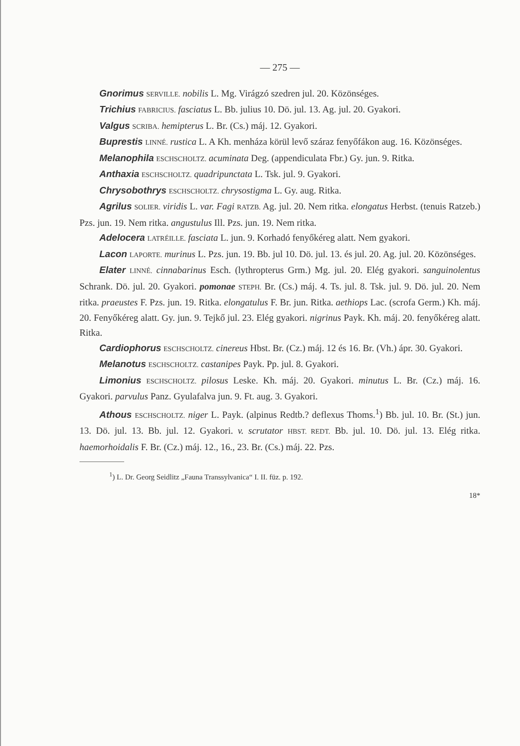— 275 —
Gnorimus SERVILLE. nobilis L. Mg. Virágzó szedren jul. 20. Közönséges.
Trichius FABRICIUS. fasciatus L. Bb. julius 10. Dö. jul. 13. Ag. jul. 20. Gyakori.
Valgus SCRIBA. hemipterus L. Br. (Cs.) máj. 12. Gyakori.
Buprestis LINNÉ. rustica L. A Kh. menháza körül levő száraz fenyőfákon aug. 16. Közönséges.
Melanophila ESCHSCHOLTZ. acuminata Deg. (appendiculata Fbr.) Gy. jun. 9. Ritka.
Anthaxia ESCHSCHOLTZ. quadripunctata L. Tsk. jul. 9. Gyakori.
Chrysobothrys ESCHSCHOLTZ. chrysostigma L. Gy. aug. Ritka.
Agrilus SOLIER. viridis L. var. Fagi RATZB. Ag. jul. 20. Nem ritka. elongatus Herbst. (tenuis Ratzeb.) Pzs. jun. 19. Nem ritka. angustulus Ill. Pzs. jun. 19. Nem ritka.
Adelocera LATRÉILLE. fasciata L. jun. 9. Korhadó fenyőkéreg alatt. Nem gyakori.
Lacon LAPORTE. murinus L. Pzs. jun. 19. Bb. jul 10. Dö. jul. 13. és jul. 20. Ag. jul. 20. Közönséges.
Elater LINNÉ. cinnabarinus Esch. (lythropterus Grm.) Mg. jul. 20. Elég gyakori. sanguinolentus Schrank. Dö. jul. 20. Gyakori. pomonae STEPH. Br. (Cs.) máj. 4. Ts. jul. 8. Tsk. jul. 9. Dö. jul. 20. Nem ritka. praeustes F. Pzs. jun. 19. Ritka. elongatulus F. Br. jun. Ritka. aethiops Lac. (scrofa Germ.) Kh. máj. 20. Fenyőkéreg alatt. Gy. jun. 9. Tejkő jul. 23. Elég gyakori. nigrinus Payk. Kh. máj. 20. fenyőkéreg alatt. Ritka.
Cardiophorus ESCHSCHOLTZ. cinereus Hbst. Br. (Cz.) máj. 12 és 16. Br. (Vh.) ápr. 30. Gyakori.
Melanotus ESCHSCHOLTZ. castanipes Payk. Pp. jul. 8. Gyakori.
Limonius ESCHSCHOLTZ. pilosus Leske. Kh. máj. 20. Gyakori. minutus L. Br. (Cz.) máj. 16. Gyakori. parvulus Panz. Gyulafalva jun. 9. Ft. aug. 3. Gyakori.
Athous ESCHSCHOLTZ. niger L. Payk. (alpinus Redtb.? deflexus Thoms.<sup>1</sup>) Bb. jul. 10. Br. (St.) jun. 13. Dö. jul. 13. Bb. jul. 12. Gyakori. v. scrutator HBST. REDT. Bb. jul. 10. Dö. jul. 13. Elég ritka. haemorhoidalis F. Br. (Cz.) máj. 12., 16., 23. Br. (Cs.) máj. 22. Pzs.
<sup>1</sup>) L. Dr. Georg Seidlitz „Fauna Transsylvanica“ I. II. füz. p. 192.
18*